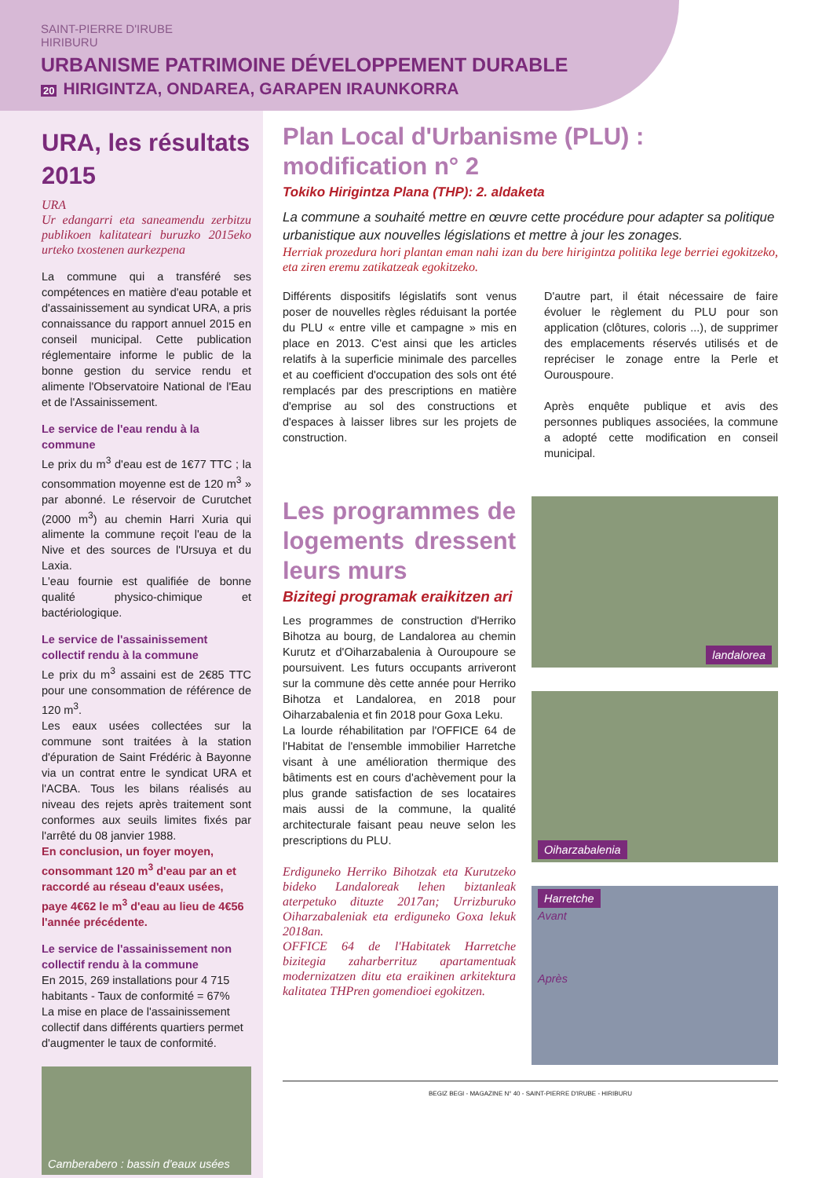SAINT-PIERRE D'IRUBE
HIRIBURU
URBANISME PATRIMOINE DÉVELOPPEMENT DURABLE
20 HIRIGINTZA, ONDAREA, GARAPEN IRAUNKORRA
URA, les résultats 2015
URA
Ur edangarri eta saneamendu zerbitzu publikoen kalitateari buruzko 2015eko urteko txostenen aurkezpena
La commune qui a transféré ses compétences en matière d'eau potable et d'assainissement au syndicat URA, a pris connaissance du rapport annuel 2015 en conseil municipal. Cette publication réglementaire informe le public de la bonne gestion du service rendu et alimente l'Observatoire National de l'Eau et de l'Assainissement.
Le service de l'eau rendu à la commune
Le prix du m<sup>3</sup> d'eau est de 1€77 TTC ; la consommation moyenne est de 120 m<sup>3</sup> » par abonné. Le réservoir de Curutchet (2000 m<sup>3</sup>) au chemin Harri Xuria qui alimente la commune reçoit l'eau de la Nive et des sources de l'Ursuya et du Laxia.
L'eau fournie est qualifiée de bonne qualité physico-chimique et bactériologique.
Le service de l'assainissement collectif rendu à la commune
Le prix du m<sup>3</sup> assaini est de 2€85 TTC pour une consommation de référence de 120 m<sup>3</sup>.
Les eaux usées collectées sur la commune sont traitées à la station d'épuration de Saint Frédéric à Bayonne via un contrat entre le syndicat URA et l'ACBA. Tous les bilans réalisés au niveau des rejets après traitement sont conformes aux seuils limites fixés par l'arrêté du 08 janvier 1988.
En conclusion, un foyer moyen, consommant 120 m<sup>3</sup> d'eau par an et raccordé au réseau d'eaux usées, paye 4€62 le m<sup>3</sup> d'eau au lieu de 4€56 l'année précédente.
Le service de l'assainissement non collectif rendu à la commune
En 2015, 269 installations pour 4 715 habitants - Taux de conformité = 67%
La mise en place de l'assainissement collectif dans différents quartiers permet d'augmenter le taux de conformité.
Camberabero : bassin d'eaux usées
Plan Local d'Urbanisme (PLU) : modification n° 2
Tokiko Hirigintza Plana (THP): 2. aldaketa
La commune a souhaité mettre en œuvre cette procédure pour adapter sa politique urbanistique aux nouvelles législations et mettre à jour les zonages.
Herriak prozedura hori plantan eman nahi izan du bere hirigintza politika lege berriei egokitzeko, eta ziren eremu zatikatzeak egokitzeko.
Différents dispositifs législatifs sont venus poser de nouvelles règles réduisant la portée du PLU « entre ville et campagne » mis en place en 2013. C'est ainsi que les articles relatifs à la superficie minimale des parcelles et au coefficient d'occupation des sols ont été remplacés par des prescriptions en matière d'emprise au sol des constructions et d'espaces à laisser libres sur les projets de construction.
D'autre part, il était nécessaire de faire évoluer le règlement du PLU pour son application (clôtures, coloris ...), de supprimer des emplacements réservés utilisés et de repréciser le zonage entre la Perle et Ourouspoure.
Après enquête publique et avis des personnes publiques associées, la commune a adopté cette modification en conseil municipal.
Les programmes de logements dressent leurs murs
Bizitegi programak eraikitzen ari
Les programmes de construction d'Herriko Bihotza au bourg, de Landalorea au chemin Kurutz et d'Oiharzabalenia à Ouroupoure se poursuivent. Les futurs occupants arriveront sur la commune dès cette année pour Herriko Bihotza et Landalorea, en 2018 pour Oiharzabalenia et fin 2018 pour Goxa Leku.
La lourde réhabilitation par l'OFFICE 64 de l'Habitat de l'ensemble immobilier Harretche visant à une amélioration thermique des bâtiments est en cours d'achèvement pour la plus grande satisfaction de ses locataires mais aussi de la commune, la qualité architecturale faisant peau neuve selon les prescriptions du PLU.
Erdiguneko Herriko Bihotzak eta Kurutzeko bideko Landaloreak lehen biztanleak aterpetuko dituzte 2017an; Urrizburuko Oiharzabaleniak eta erdiguneko Goxa lekuk 2018an.
OFFICE 64 de l'Habitatek Harretche bizitegia zaharberrituz apartamentuak modernizatzen ditu eta eraikinen arkitektura kalitatea THPren gomendioei egokitzen.
landalorea
Oiharzabalenia
Harretche
Avant
Après
BEGIZ BEGI - MAGAZINE N° 40 - SAINT-PIERRE D'IRUBE - HIRIBURU